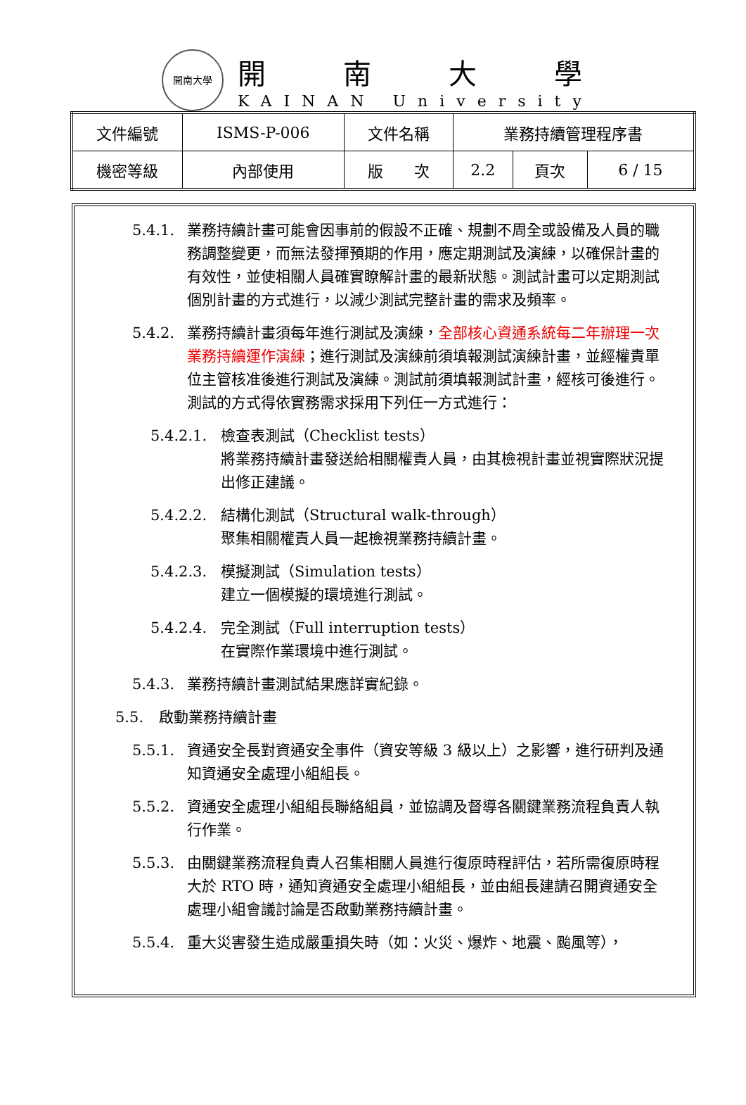開南大學
開南大學
KAINAN University
| 文件編號 | ISMS-P-006 | 文件名稱 | 業務持續管理程序書 | | |
| 機密等級 | 內部使用 | 版 次 | 2.2 | 頁次 | 6 / 15 |
5.4.1. 業務持續計畫可能會因事前的假設不正確、規劃不周全或設備及人員的職務調整變更，而無法發揮預期的作用，應定期測試及演練，以確保計畫的有效性，並使相關人員確實瞭解計畫的最新狀態。測試計畫可以定期測試個別計畫的方式進行，以減少測試完整計畫的需求及頻率。
5.4.2. 業務持續計畫須每年進行測試及演練，全部核心資通系統每二年辦理一次業務持續運作演練；進行測試及演練前須填報測試演練計畫，並經權責單位主管核准後進行測試及演練。測試前須填報測試計畫，經核可後進行。測試的方式得依實務需求採用下列任一方式進行：
5.4.2.1. 檢查表測試（Checklist tests）
將業務持續計畫發送給相關權責人員，由其檢視計畫並視實際狀況提出修正建議。
5.4.2.2. 結構化測試（Structural walk-through）
聚集相關權責人員一起檢視業務持續計畫。
5.4.2.3. 模擬測試（Simulation tests）
建立一個模擬的環境進行測試。
5.4.2.4. 完全測試（Full interruption tests）
在實際作業環境中進行測試。
5.4.3. 業務持續計畫測試結果應詳實紀錄。
5.5. 啟動業務持續計畫
5.5.1. 資通安全長對資通安全事件（資安等級 3 級以上）之影響，進行研判及通知資通安全處理小組組長。
5.5.2. 資通安全處理小組組長聯絡組員，並協調及督導各關鍵業務流程負責人執行作業。
5.5.3. 由關鍵業務流程負責人召集相關人員進行復原時程評估，若所需復原時程大於 RTO 時，通知資通安全處理小組組長，並由組長建請召開資通安全處理小組會議討論是否啟動業務持續計畫。
5.5.4. 重大災害發生造成嚴重損失時（如：火災、爆炸、地震、颱風等），